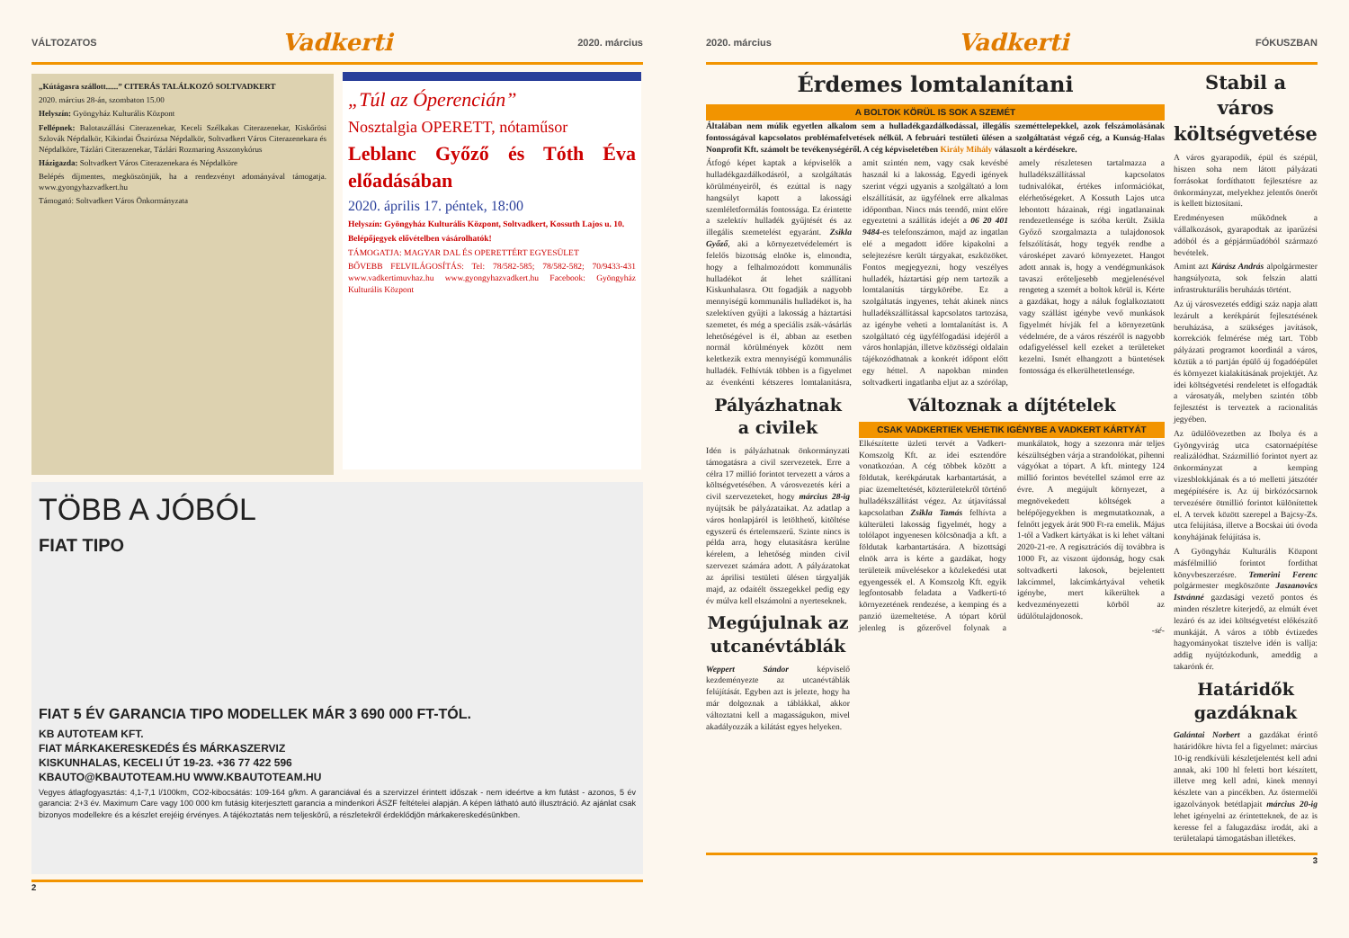VÁLTOZATOS Vadkerti 2020. március
„Kútágasra szállott......” CITERÁS TALÁLKOZÓ SOLTVADKERT
2020. március 28-án, szombaton 15.00
Helyszín: Gyöngyház Kulturális Központ
Fellépnek: Balotaszállási Citerazenekar, Keceli Szélkakas Citerazenekar, Kiskőrösi Szlovák Népdalkör, Kikindai Őszirózsa Népdalkör, Soltvadkert Város Citerazenekara és Népdalköre, Tázlári Citerazenekar, Tázlári Rozmaring Asszonykórus
Házigazda: Soltvadkert Város Citerazenekara és Népdalköre
Belépés díjmentes, megköszönjük, ha a rendezvényt adományával támogatja. www.gyongyhazvadkert.hu
Támogató: Soltvadkert Város Önkormányzata
„Túl az Óperencián”
Nosztalgia OPERETT, nótaműsor
Leblanc Győző és Tóth Éva előadásában
2020. április 17. péntek, 18:00
Helyszín: Gyöngyház Kulturális Központ, Soltvadkert, Kossuth Lajos u. 10.
Belépőjegyek elővételben vásárolhatók!
TÁMOGATJA: MAGYAR DAL ÉS OPERETTÉRT EGYESÜLET
BŐVEBB FELVILÁGOSÍTÁS: Tel: 78/582-585; 78/582-582; 70/9433-431 www.vadkertimuvhaz.hu www.gyongyhazvadkert.hu Facebook: Gyöngyház Kulturális Központ
TÖBB A JÓBÓL
FIAT TIPO
FIAT 5 ÉV GARANCIA TIPO MODELLEK MÁR 3 690 000 FT-TÓL.
KB AUTOTEAM KFT.
FIAT MÁRKAKERESKEDÉS ÉS MÁRKASZERVIZ
KISKUNHALAS, KECELI ÚT 19-23. +36 77 422 596
KBAUTO@KBAUTOTEAM.HU WWW.KBAUTOTEAM.HU
Vegyes átlagfogyasztás: 4,1-7,1 l/100km, CO2-kibocsátás: 109-164 g/km. A garanciával és a szervizzel érintett időszak - nem ideértve a km futást - azonos, 5 év garancia: 2+3 év. Maximum Care vagy 100 000 km futásig kiterjesztett garancia a mindenkori ÁSZF feltételei alapján. A képen látható autó illusztráció. Az ajánlat csak bizonyos modellekre és a készlet erejéig érvényes. A tájékoztatás nem teljeskörű, a részletekről érdeklődjön márkakereskedésünkben.
2
2020. március Vadkerti FÓKUSZBAN
Érdemes lomtalanítani
A BOLTOK KÖRÜL IS SOK A SZEMÉT
Általában nem múlik egyetlen alkalom sem a hulladékgazdálkodással, illegális szeméttelepekkel, azok felszámolásának fontosságával kapcsolatos problémafelvetések nélkül. A februári testületi ülésen a szolgáltatást végző cég, a Kunság-Halas Nonprofit Kft. számolt be tevékenységéről. A cég képviseletében Király Mihály válaszolt a kérdésekre.
Átfogó képet kaptak a képviselők a hulladékgazdálkodásról, a szolgáltatás körülményeiről, és ezúttal is nagy hangsúlyt kapott a lakossági szemléletformálás fontossága. Ez érintette a szelektív hulladék gyűjtését és az illegális szemetelést egyaránt. Zsikla Győző, aki a környezetvédelemért is felelős bizottság elnöke is, elmondta, hogy a felhalmozódott kommunális hulladékot át lehet szállítani Kiskunhalasra. Ott fogadják a nagyobb mennyiségű kommunális hulladékot is, ha szelektíven gyűjti a lakosság a háztartási szemetet, és még a speciális zsák-vásárlás lehetőségével is él, abban az esetben normál körülmények között nem keletkezik extra mennyiségű kommunális hulladék. Felhívták többen is a figyelmet az évenkénti kétszeres lomtalanításra, amit szintén nem, vagy csak kevésbé használ ki a lakosság. Egyedi igények szerint végzi ugyanis a szolgáltató a lom elszállítását, az ügyfélnek erre alkalmas időpontban. Nincs más teendő, mint előre egyeztetni a szállítás idejét a 06 20 401 9484-es telefonszámon, majd az ingatlan elé a megadott időre kipakolni a selejtezésre került tárgyakat, eszközöket. Fontos megjegyezni, hogy veszélyes hulladék, háztartási gép nem tartozik a lomtalanítás tárgykörébe. Ez a szolgáltatás ingyenes, tehát akinek nincs hulladékszállítással kapcsolatos tartozása, az igénybe veheti a lomtalanítást is. A szolgáltató cég ügyfélfogadási idejéről a város honlapján, illetve közösségi oldalain tájékozódhatnak a konkrét időpont előtt egy héttel. A napokban minden soltvadkerti ingatlanba eljut az a szórólap, amely részletesen tartalmazza a hulladékszállítással kapcsolatos tudnivalókat, értékes információkat, elérhetőségeket. A Kossuth Lajos utca lebontott házainak, régi ingatlanainak rendezetlensége is szóba került. Zsikla Győző szorgalmazta a tulajdonosok felszólítását, hogy tegyék rendbe a városképet zavaró környezetet. Hangot adott annak is, hogy a vendégmunkások tavaszi erőteljesebb megjelenésével rengeteg a szemét a boltok körül is. Kérte a gazdákat, hogy a náluk foglalkoztatott vagy szállást igénybe vevő munkások figyelmét hívják fel a környezetünk védelmére, de a város részéről is nagyobb odafigyeléssel kell ezeket a területeket kezelni. Ismét elhangzott a büntetések fontossága és elkerülhetetlensége.
Pályázhatnak a civilek
Idén is pályázhatnak önkormányzati támogatásra a civil szervezetek. Erre a célra 17 millió forintot tervezett a város a költségvetésében. A városvezetés kéri a civil szervezeteket, hogy március 28-ig nyújtsák be pályázataikat. Az adatlap a város honlapjáról is letölthető, kitöltése egyszerű és értelemszerű. Szinte nincs is példa arra, hogy elutasításra kerülne kérelem, a lehetőség minden civil szervezet számára adott. A pályázatokat az áprilisi testületi ülésen tárgyalják majd, az odaítélt összegekkel pedig egy év múlva kell elszámolni a nyerteseknek.
Megújulnak az utcanévtáblák
Weppert Sándor képviselő kezdeményezte az utcanévtáblák felújítását. Egyben azt is jelezte, hogy ha már dolgoznak a táblákkal, akkor változtatni kell a magasságukon, mivel akadályozzák a kilátást egyes helyeken.
Változnak a díjtételek
CSAK VADKERTIEK VEHETIK IGÉNYBE A VADKERT KÁRTYÁT
Elkészítette üzleti tervét a Vadkert-Komszolg Kft. az idei esztendőre vonatkozóan. A cég többek között a földutak, kerékpárutak karbantartását, a piac üzemeltetését, közterületekről történő hulladékszállítást végez. Az útjavítással kapcsolatban Zsikla Tamás felhívta a külterületi lakosság figyelmét, hogy a tolólapot ingyenesen kölcsönadja a kft. a földutak karbantartására. A bizottsági elnök arra is kérte a gazdákat, hogy területeik művelésekor a közlekedési utat egyengessék el. A Komszolg Kft. egyik legfontosabb feladata a Vadkerti-tó környezetének rendezése, a kemping és a panzió üzemeltetése. A tópart körül jelenleg is gőzerővel folynak a munkálatok, hogy a szezonra már teljes készültségben várja a strandolókat, pihenni vágyókat a tópart. A kft. mintegy 124 millió forintos bevétellel számol erre az évre. A megújult környezet, a megnövekedett költségek a belépőjegyekben is megmutatkoznak, a felnőtt jegyek árát 900 Ft-ra emelik. Május 1-től a Vadkert kártyákat is ki lehet váltani 2020-21-re. A regisztrációs díj továbbra is 1000 Ft, az viszont újdonság, hogy csak soltvadkerti lakosok, bejelentett lakcímmel, lakcímkártyával vehetik igénybe, mert kikerültek a kedvezményezetti körből az üdülőtulajdonosok.
-sé-
Stabil a város költségvetése
A város gyarapodik, épül és szépül, hiszen soha nem látott pályázati forrásokat fordíthatott fejlesztésre az önkormányzat, melyekhez jelentős önerőt is kellett biztosítani.
Eredményesen működnek a vállalkozások, gyarapodtak az iparűzési adóból és a gépjárműadóból származó bevételek.
Amint azt Kárász András alpolgármester hangsúlyozta, sok felszín alatti infrastrukturális beruházás történt.
Az új városvezetés eddigi száz napja alatt lezárult a kerékpárút fejlesztésének beruházása, a szükséges javítások, korrekciók felmérése még tart. Több pályázati programot koordinál a város, köztük a tó partján épülő új fogadóépület és környezet kialakításának projektjét. Az idei költségvetési rendeletet is elfogadták a városatyák, melyben szintén több fejlesztést is terveztek a racionalitás jegyében.
Az üdülőövezetben az Ibolya és a Gyöngyvirág utca csatornaépítése realizálódhat. Százmillió forintot nyert az önkormányzat a kemping vizesblokkjának és a tó melletti játszótér megépítésére is. Az új birkózócsarnok tervezésére ötmillió forintot különítettek el. A tervek között szerepel a Bajcsy-Zs. utca felújítása, illetve a Bocskai úti óvoda konyhájának felújítása is.
A Gyöngyház Kulturális Központ másfélmillió forintot fordíthat könyvbeszerzésre. Temerini Ferenc polgármester megköszönte Jaszanovics Istvánné gazdasági vezető pontos és minden részletre kiterjedő, az elmúlt évet lezáró és az idei költségvetést előkészítő munkáját. A város a több évtizedes hagyományokat tisztelve idén is vallja: addig nyújtózkodunk, ameddig a takarónk ér.
Határidők gazdáknak
Galántai Norbert a gazdákat érintő határidőkre hívta fel a figyelmet: március 10-ig rendkívüli készletjelentést kell adni annak, aki 100 hl feletti bort készített, illetve meg kell adni, kinek mennyi készlete van a pincékben. Az őstermelői igazolványok betétlapjait március 20-ig lehet igényelni az érintetteknek, de az is keresse fel a falugazdász irodát, aki a területalapú támogatásban illetékes.
3